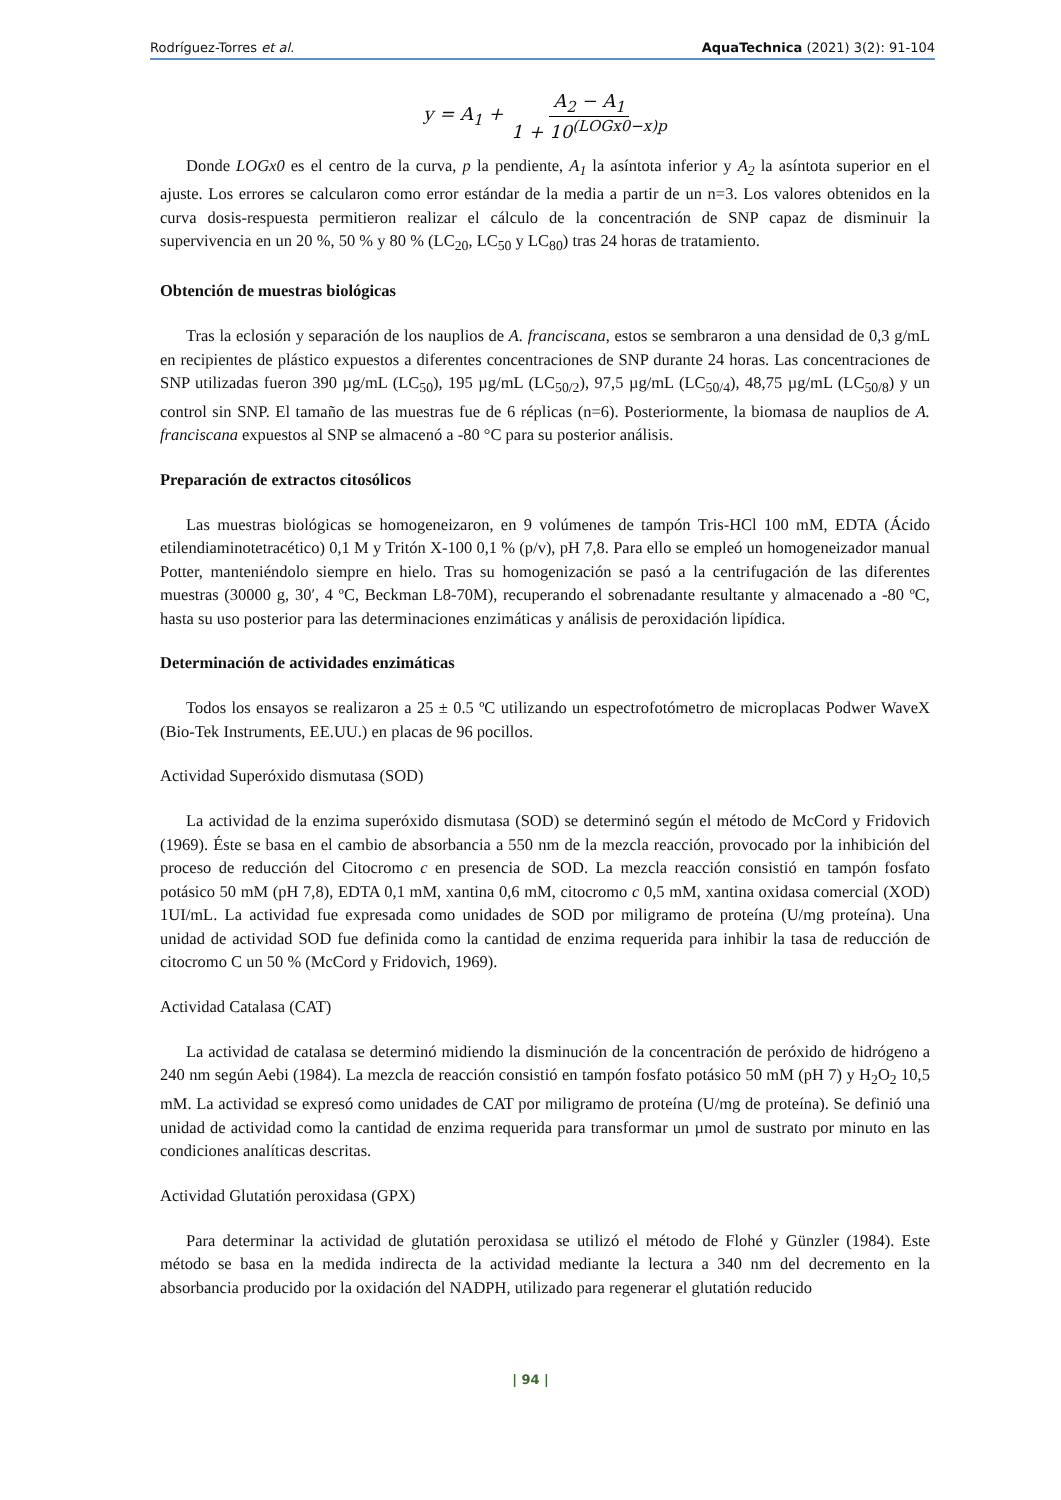Rodríguez-Torres et al. AquaTechnica (2021) 3(2): 91-104
y = A<sub>1</sub> + A<sub>2</sub> − A<sub>1</sub> 1 + 10<sup>(LOGx0−x)p</sup>
Donde LOGx0 es el centro de la curva, p la pendiente, A<sub>1</sub> la asíntota inferior y A<sub>2</sub> la asíntota superior en el ajuste. Los errores se calcularon como error estándar de la media a partir de un n=3. Los valores obtenidos en la curva dosis-respuesta permitieron realizar el cálculo de la concentración de SNP capaz de disminuir la supervivencia en un 20 %, 50 % y 80 % (LC<sub>20</sub>, LC<sub>50</sub> y LC<sub>80</sub>) tras 24 horas de tratamiento.
Obtención de muestras biológicas
Tras la eclosión y separación de los nauplios de A. franciscana, estos se sembraron a una densidad de 0,3 g/mL en recipientes de plástico expuestos a diferentes concentraciones de SNP durante 24 horas. Las concentraciones de SNP utilizadas fueron 390 µg/mL (LC<sub>50</sub>), 195 µg/mL (LC<sub>50/2</sub>), 97,5 µg/mL (LC<sub>50/4</sub>), 48,75 µg/mL (LC<sub>50/8</sub>) y un control sin SNP. El tamaño de las muestras fue de 6 réplicas (n=6). Posteriormente, la biomasa de nauplios de A. franciscana expuestos al SNP se almacenó a -80 °C para su posterior análisis.
Preparación de extractos citosólicos
Las muestras biológicas se homogeneizaron, en 9 volúmenes de tampón Tris-HCl 100 mM, EDTA (Ácido etilendiaminotetracético) 0,1 M y Tritón X-100 0,1 % (p/v), pH 7,8. Para ello se empleó un homogeneizador manual Potter, manteniéndolo siempre en hielo. Tras su homogenización se pasó a la centrifugación de las diferentes muestras (30000 g, 30′, 4 ºC, Beckman L8-70M), recuperando el sobrenadante resultante y almacenado a -80 ºC, hasta su uso posterior para las determinaciones enzimáticas y análisis de peroxidación lipídica.
Determinación de actividades enzimáticas
Todos los ensayos se realizaron a 25 ± 0.5 ºC utilizando un espectrofotómetro de microplacas Podwer WaveX (Bio-Tek Instruments, EE.UU.) en placas de 96 pocillos.
Actividad Superóxido dismutasa (SOD)
La actividad de la enzima superóxido dismutasa (SOD) se determinó según el método de McCord y Fridovich (1969). Éste se basa en el cambio de absorbancia a 550 nm de la mezcla reacción, provocado por la inhibición del proceso de reducción del Citocromo c en presencia de SOD. La mezcla reacción consistió en tampón fosfato potásico 50 mM (pH 7,8), EDTA 0,1 mM, xantina 0,6 mM, citocromo c 0,5 mM, xantina oxidasa comercial (XOD) 1UI/mL. La actividad fue expresada como unidades de SOD por miligramo de proteína (U/mg proteína). Una unidad de actividad SOD fue definida como la cantidad de enzima requerida para inhibir la tasa de reducción de citocromo C un 50 % (McCord y Fridovich, 1969).
Actividad Catalasa (CAT)
La actividad de catalasa se determinó midiendo la disminución de la concentración de peróxido de hidrógeno a 240 nm según Aebi (1984). La mezcla de reacción consistió en tampón fosfato potásico 50 mM (pH 7) y H<sub>2</sub>O<sub>2</sub> 10,5 mM. La actividad se expresó como unidades de CAT por miligramo de proteína (U/mg de proteína). Se definió una unidad de actividad como la cantidad de enzima requerida para transformar un µmol de sustrato por minuto en las condiciones analíticas descritas.
Actividad Glutatión peroxidasa (GPX)
Para determinar la actividad de glutatión peroxidasa se utilizó el método de Flohé y Günzler (1984). Este método se basa en la medida indirecta de la actividad mediante la lectura a 340 nm del decremento en la absorbancia producido por la oxidación del NADPH, utilizado para regenerar el glutatión reducido
| 94 |